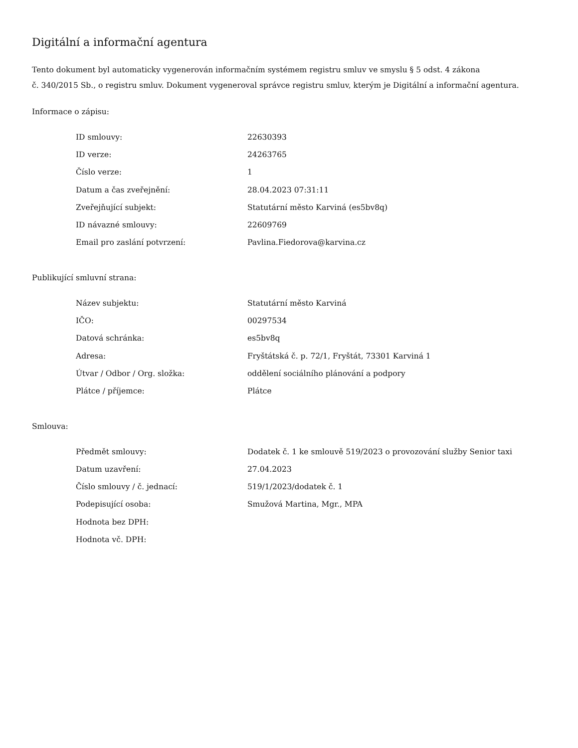Digitální a informační agentura
Tento dokument byl automaticky vygenerován informačním systémem registru smluv ve smyslu § 5 odst. 4 zákona
č. 340/2015 Sb., o registru smluv. Dokument vygeneroval správce registru smluv, kterým je Digitální a informační agentura.
Informace o zápisu:
| ID smlouvy: | 22630393 |
| ID verze: | 24263765 |
| Číslo verze: | 1 |
| Datum a čas zveřejnění: | 28.04.2023 07:31:11 |
| Zveřejňující subjekt: | Statutární město Karviná (es5bv8q) |
| ID návazné smlouvy: | 22609769 |
| Email pro zaslání potvrzení: | Pavlina.Fiedorova@karvina.cz |
Publikující smluvní strana:
| Název subjektu: | Statutární město Karviná |
| IČO: | 00297534 |
| Datová schránka: | es5bv8q |
| Adresa: | Fryštátská č. p. 72/1, Fryštát, 73301 Karviná 1 |
| Útvar / Odbor / Org. složka: | oddělení sociálního plánování a podpory |
| Plátce / příjemce: | Plátce |
Smlouva:
| Předmět smlouvy: | Dodatek č. 1 ke smlouvě 519/2023 o provozování služby Senior taxi |
| Datum uzavření: | 27.04.2023 |
| Číslo smlouvy / č. jednací: | 519/1/2023/dodatek č. 1 |
| Podepisující osoba: | Smužová Martina, Mgr., MPA |
| Hodnota bez DPH: | |
| Hodnota vč. DPH: | |